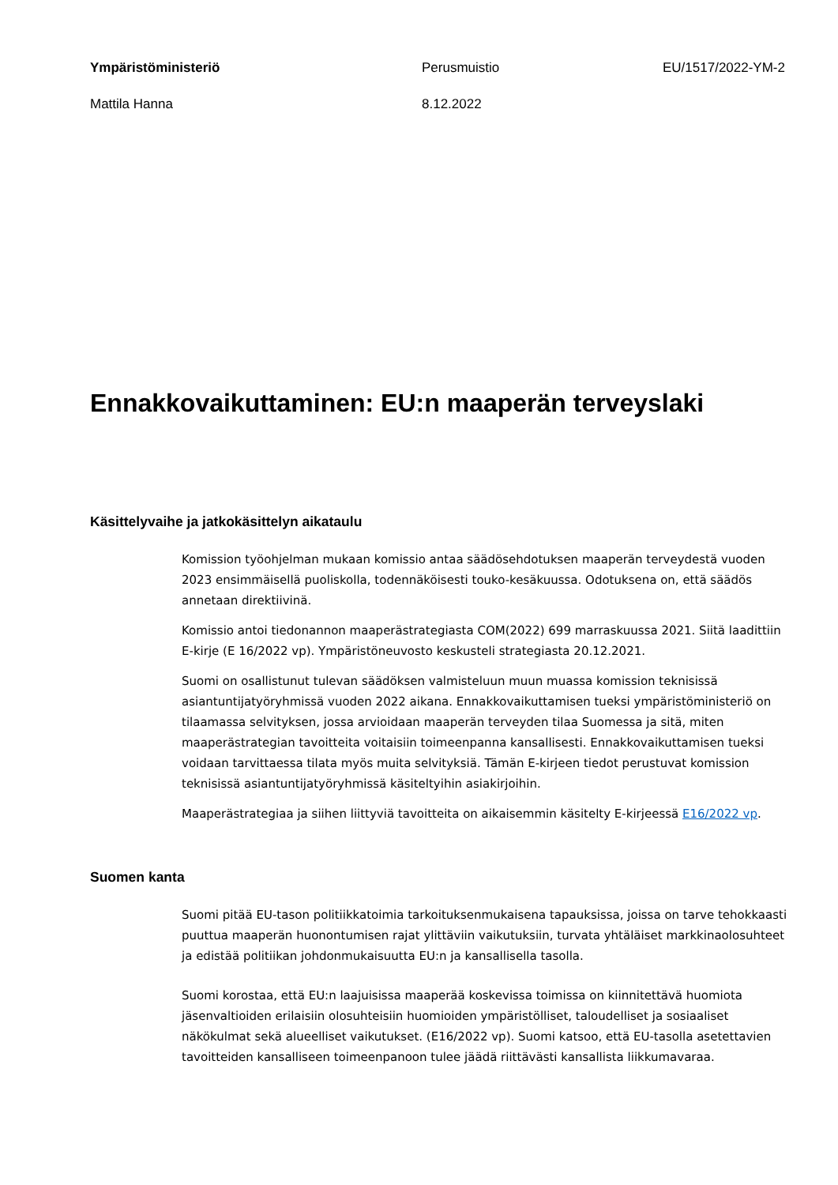Ympäristöministeriö Perusmuistio EU/1517/2022-YM-2
Mattila Hanna 8.12.2022
Ennakkovaikuttaminen: EU:n maaperän terveyslaki
Käsittelyvaihe ja jatkokäsittelyn aikataulu
Komission työohjelman mukaan komissio antaa säädösehdotuksen maaperän terveydestä vuoden 2023 ensimmäisellä puoliskolla, todennäköisesti touko-kesäkuussa. Odotuksena on, että säädös annetaan direktiivinä.
Komissio antoi tiedonannon maaperästrategiasta COM(2022) 699 marraskuussa 2021. Siitä laadittiin E-kirje (E 16/2022 vp). Ympäristöneuvosto keskusteli strategiasta 20.12.2021.
Suomi on osallistunut tulevan säädöksen valmisteluun muun muassa komission teknisissä asiantuntijatyöryhmissä vuoden 2022 aikana. Ennakkovaikuttamisen tueksi ympäristöministeriö on tilaamassa selvityksen, jossa arvioidaan maaperän terveyden tilaa Suomessa ja sitä, miten maaperästrategian tavoitteita voitaisiin toimeenpanna kansallisesti. Ennakkovaikuttamisen tueksi voidaan tarvittaessa tilata myös muita selvityksiä. Tämän E-kirjeen tiedot perustuvat komission teknisissä asiantuntijatyöryhmissä käsiteltyihin asiakirjoihin.
Maaperästrategiaa ja siihen liittyviä tavoitteita on aikaisemmin käsitelty E-kirjeessä E16/2022 vp.
Suomen kanta
Suomi pitää EU-tason politiikkatoimia tarkoituksenmukaisena tapauksissa, joissa on tarve tehokkaasti puuttua maaperän huonontumisen rajat ylittäviin vaikutuksiin, turvata yhtäläiset markkinaolosuhteet ja edistää politiikan johdonmukaisuutta EU:n ja kansallisella tasolla.
Suomi korostaa, että EU:n laajuisissa maaperää koskevissa toimissa on kiinnitettävä huomiota jäsenvaltioiden erilaisiin olosuhteisiin huomioiden ympäristölliset, taloudelliset ja sosiaaliset näkökulmat sekä alueelliset vaikutukset. (E16/2022 vp). Suomi katsoo, että EU-tasolla asetettavien tavoitteiden kansalliseen toimeenpanoon tulee jäädä riittävästi kansallista liikkumavaraa.